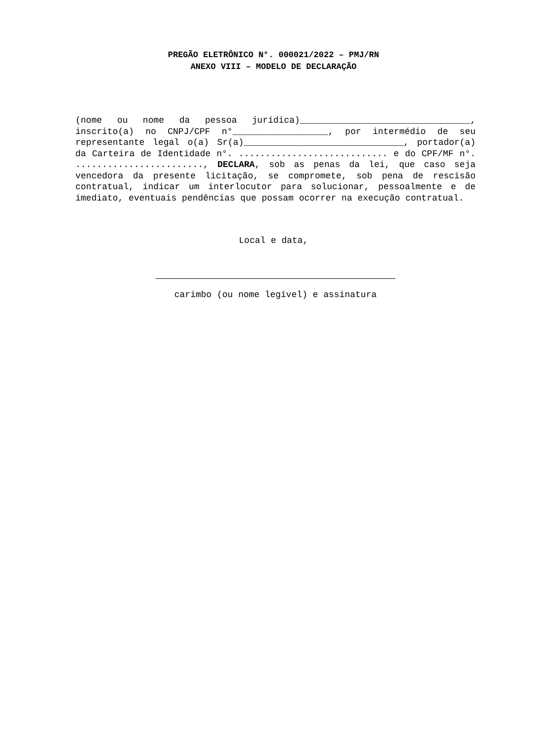PREGÃO ELETRÔNICO N°. 000021/2022 – PMJ/RN
ANEXO VIII – MODELO DE DECLARAÇÃO
(nome ou nome da pessoa jurídica)________________________________, inscrito(a) no CNPJ/CPF n°__________________, por intermédio de seu representante legal o(a) Sr(a)______________________________, portador(a) da Carteira de Identidade n°. ............................ e do CPF/MF n°. ........................, DECLARA, sob as penas da lei, que caso seja vencedora da presente licitação, se compromete, sob pena de rescisão contratual, indicar um interlocutor para solucionar, pessoalmente e de imediato, eventuais pendências que possam ocorrer na execução contratual.
Local e data,
carimbo (ou nome legível) e assinatura